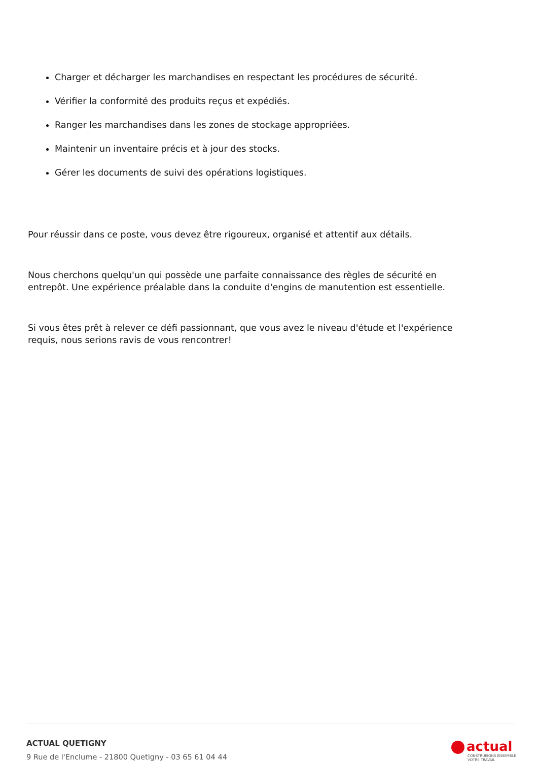Charger et décharger les marchandises en respectant les procédures de sécurité.
Vérifier la conformité des produits reçus et expédiés.
Ranger les marchandises dans les zones de stockage appropriées.
Maintenir un inventaire précis et à jour des stocks.
Gérer les documents de suivi des opérations logistiques.
Pour réussir dans ce poste, vous devez être rigoureux, organisé et attentif aux détails.
Nous cherchons quelqu'un qui possède une parfaite connaissance des règles de sécurité en entrepôt. Une expérience préalable dans la conduite d'engins de manutention est essentielle.
Si vous êtes prêt à relever ce défi passionnant, que vous avez le niveau d'étude et l'expérience requis, nous serions ravis de vous rencontrer!
ACTUAL QUETIGNY
9 Rue de l'Enclume - 21800 Quetigny - 03 65 61 04 44
actual
CONSTRUISONS ENSEMBLE
VOTRE TRAVAIL